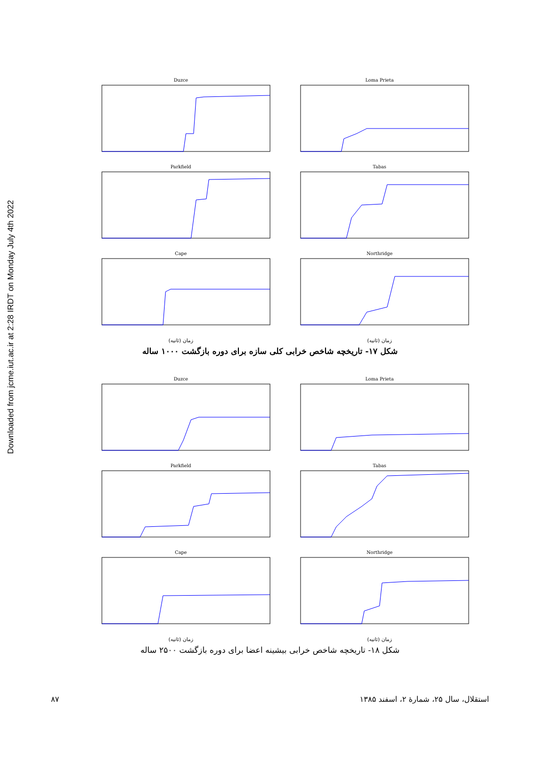Downloaded from jcme.iut.ac.ir at 2:28 IRDT on Monday July 4th 2022
Duzce
Loma Prieta
Parkfield
Tabas
Cape
Northridge
زمان (ثانیه) زمان (ثانیه)
شکل ۱۷- تاریخچه شاخص خرابی کلی سازه برای دوره بازگشت ۱۰۰۰ ساله
Duzce
Loma Prieta
Parkfield
Tabas
Cape
Northridge
زمان (ثانیه) زمان (ثانیه)
شکل ۱۸- تاریخچه شاخص خرابی بیشینه اعضا برای دوره بازگشت ۲۵۰۰ ساله
۸۷ استقلال، سال ۲۵، شمارهٔ ۲، اسفند ۱۳۸۵